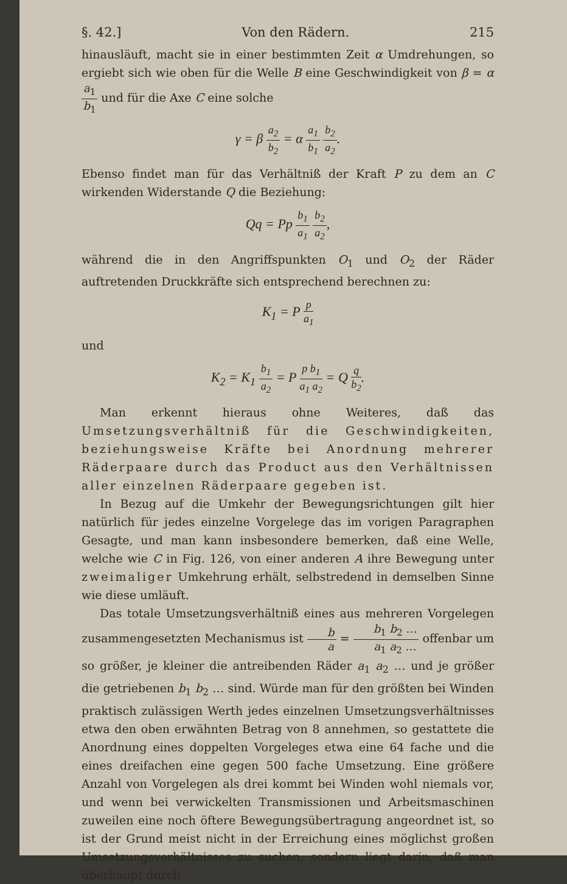§. 42.] Von den Rädern. 215
hinausläuft, macht sie in einer bestimmten Zeit α Umdrehungen, so ergiebt sich wie oben für die Welle B eine Geschwindigkeit von β = α a<sub>1</sub> b<sub>1</sub> und für die Axe C eine solche
γ = β a<sub>2</sub> b<sub>2</sub> = α a<sub>1</sub> b<sub>1</sub> b<sub>2</sub> a<sub>2</sub>.
Ebenso findet man für das Verhältniß der Kraft P zu dem an C wirkenden Widerstande Q die Beziehung:
Qq = Pp b<sub>1</sub> a<sub>1</sub> b<sub>2</sub> a<sub>2</sub>,
während die in den Angriffspunkten O<sub>1</sub> und O<sub>2</sub> der Räder auftretenden Druckkräfte sich entsprechend berechnen zu:
K<sub>1</sub> = P p a<sub>1</sub>
und
K<sub>2</sub> = K<sub>1</sub> b<sub>1</sub> a<sub>2</sub> = P p b<sub>1</sub> a<sub>1</sub> a<sub>2</sub> = Q q b<sub>2</sub>.
Man erkennt hieraus ohne Weiteres, daß das Umsetzungsverhältniß für die Geschwindigkeiten, beziehungsweise Kräfte bei Anordnung mehrerer Räderpaare durch das Product aus den Verhältnissen aller einzelnen Räderpaare gegeben ist.
In Bezug auf die Umkehr der Bewegungsrichtungen gilt hier natürlich für jedes einzelne Vorgelege das im vorigen Paragraphen Gesagte, und man kann insbesondere bemerken, daß eine Welle, welche wie C in Fig. 126, von einer anderen A ihre Bewegung unter zweimaliger Umkehrung erhält, selbstredend in demselben Sinne wie diese umläuft.
Das totale Umsetzungsverhältniß eines aus mehreren Vorgelegen zusammengesetzten Mechanismus ist b a = b<sub>1</sub> b<sub>2</sub> … a<sub>1</sub> a<sub>2</sub> … offenbar um so größer, je kleiner die antreibenden Räder a<sub>1</sub> a<sub>2</sub> … und je größer die getriebenen b<sub>1</sub> b<sub>2</sub> … sind. Würde man für den größten bei Winden praktisch zulässigen Werth jedes einzelnen Umsetzungsverhältnisses etwa den oben erwähnten Betrag von 8 annehmen, so gestattete die Anordnung eines doppelten Vorgeleges etwa eine 64 fache und die eines dreifachen eine gegen 500 fache Umsetzung. Eine größere Anzahl von Vorgelegen als drei kommt bei Winden wohl niemals vor, und wenn bei verwickelten Transmissionen und Arbeitsmaschinen zuweilen eine noch öftere Bewegungsübertragung angeordnet ist, so ist der Grund meist nicht in der Erreichung eines möglichst großen Umsetzungsverhältnisses zu suchen, sondern liegt darin, daß man überhaupt durch